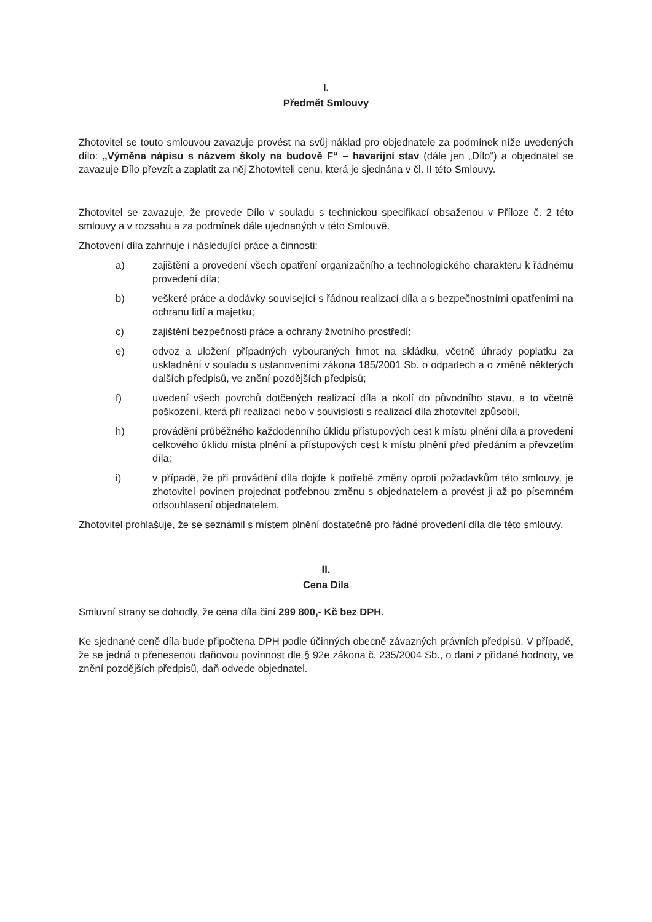I.
Předmět Smlouvy
Zhotovitel se touto smlouvou zavazuje provést na svůj náklad pro objednatele za podmínek níže uvedených dílo: „Výměna nápisu s názvem školy na budově F“ – havarijní stav (dále jen „Dílo“) a objednatel se zavazuje Dílo převzít a zaplatit za něj Zhotoviteli cenu, která je sjednána v čl. II této Smlouvy.
Zhotovitel se zavazuje, že provede Dílo v souladu s technickou specifikací obsaženou v Příloze č. 2 této smlouvy a v rozsahu a za podmínek dále ujednaných v této Smlouvě.
Zhotovení díla zahrnuje i následující práce a činnosti:
a) zajištění a provedení všech opatření organizačního a technologického charakteru k řádnému provedení díla;
b) veškeré práce a dodávky související s řádnou realizací díla a s bezpečnostními opatřeními na ochranu lidí a majetku;
c) zajištění bezpečnosti práce a ochrany životního prostředí;
e) odvoz a uložení případných vybouraných hmot na skládku, včetně úhrady poplatku za uskladnění v souladu s ustanoveními zákona 185/2001 Sb. o odpadech a o změně některých dalších předpisů, ve znění pozdějších předpisů;
f) uvedení všech povrchů dotčených realizací díla a okolí do původního stavu, a to včetně poškození, která při realizaci nebo v souvislosti s realizací díla zhotovitel způsobil,
h) provádění průběžného každodenního úklidu přístupových cest k místu plnění díla a provedení celkového úklidu místa plnění a přístupových cest k místu plnění před předáním a převzetím díla;
i) v případě, že při provádění díla dojde k potřebě změny oproti požadavkům této smlouvy, je zhotovitel povinen projednat potřebnou změnu s objednatelem a provést ji až po písemném odsouhlasení objednatelem.
Zhotovitel prohlašuje, že se seznámil s místem plnění dostatečně pro řádné provedení díla dle této smlouvy.
II.
Cena Díla
Smluvní strany se dohodly, že cena díla činí 299 800,- Kč bez DPH.
Ke sjednané ceně díla bude připočtena DPH podle účinných obecně závazných právních předpisů. V případě, že se jedná o přenesenou daňovou povinnost dle § 92e zákona č. 235/2004 Sb., o dani z přidané hodnoty, ve znění pozdějších předpisů, daň odvede objednatel.